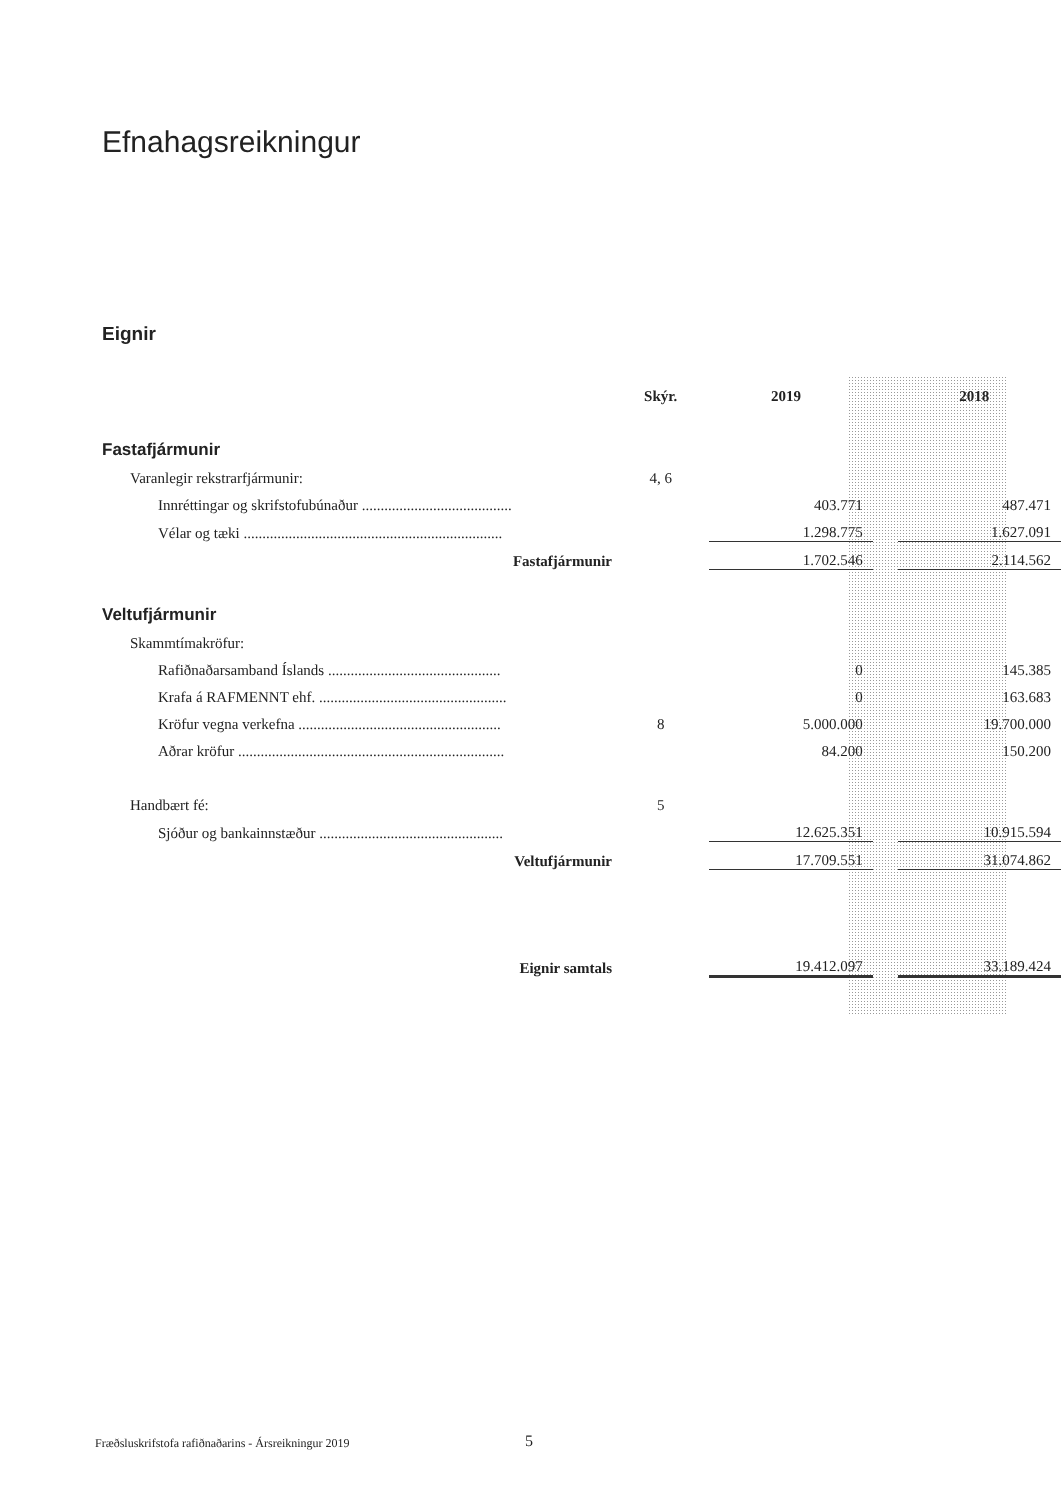Efnahagsreikningur
Eignir
| | Skýr. | 2019 | | 2018 |
| Fastafjármunir | | | | |
| Varanlegir rekstrarfjármunir: | 4, 6 | | | |
| Innréttingar og skrifstofubúnaður ........................................ | | 403.771 | | 487.471 |
| Vélar og tæki ..................................................................... | | 1.298.775 | | 1.627.091 |
| Fastafjármunir | | 1.702.546 | | 2.114.562 |
| Veltufjármunir | | | | |
| Skammtímakröfur: | | | | |
| Rafiðnaðarsamband Íslands .............................................. | | 0 | | 145.385 |
| Krafa á RAFMENNT ehf. .................................................. | | 0 | | 163.683 |
| Kröfur vegna verkefna ...................................................... | 8 | 5.000.000 | | 19.700.000 |
| Aðrar kröfur ....................................................................... | | 84.200 | | 150.200 |
| Handbært fé: | 5 | | | |
| Sjóður og bankainnstæður ................................................. | | 12.625.351 | | 10.915.594 |
| Veltufjármunir | | 17.709.551 | | 31.074.862 |
| Eignir samtals | | 19.412.097 | | 33.189.424 |
Fræðsluskrifstofa rafiðnaðarins - Ársreikningur 2019
5